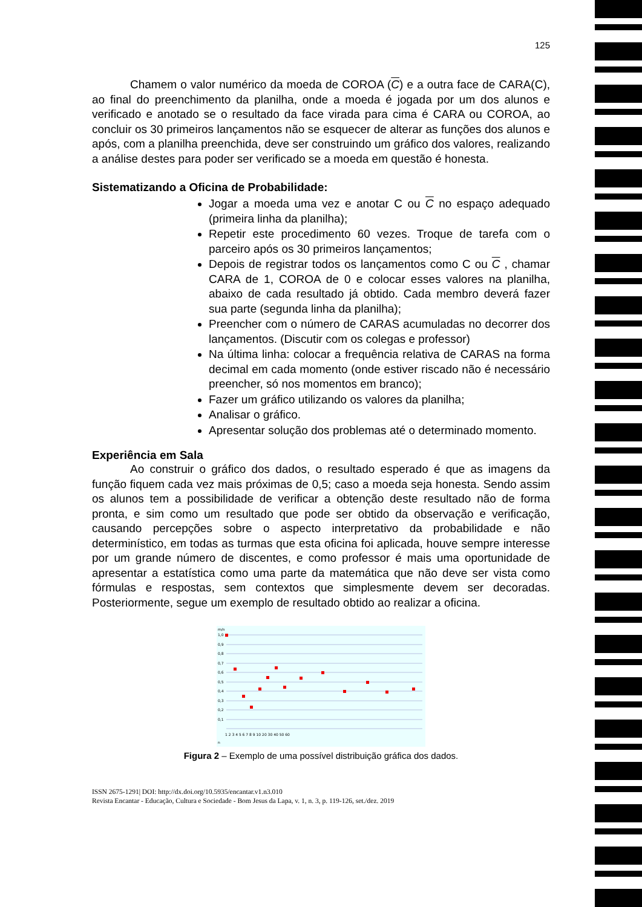125
Chamem o valor numérico da moeda de COROA (C) e a outra face de CARA(C), ao final do preenchimento da planilha, onde a moeda é jogada por um dos alunos e verificado e anotado se o resultado da face virada para cima é CARA ou COROA, ao concluir os 30 primeiros lançamentos não se esquecer de alterar as funções dos alunos e após, com a planilha preenchida, deve ser construindo um gráfico dos valores, realizando a análise destes para poder ser verificado se a moeda em questão é honesta.
Sistematizando a Oficina de Probabilidade:
Jogar a moeda uma vez e anotar C ou C no espaço adequado (primeira linha da planilha);
Repetir este procedimento 60 vezes. Troque de tarefa com o parceiro após os 30 primeiros lançamentos;
Depois de registrar todos os lançamentos como C ou C , chamar CARA de 1, COROA de 0 e colocar esses valores na planilha, abaixo de cada resultado já obtido. Cada membro deverá fazer sua parte (segunda linha da planilha);
Preencher com o número de CARAS acumuladas no decorrer dos lançamentos. (Discutir com os colegas e professor)
Na última linha: colocar a frequência relativa de CARAS na forma decimal em cada momento (onde estiver riscado não é necessário preencher, só nos momentos em branco);
Fazer um gráfico utilizando os valores da planilha;
Analisar o gráfico.
Apresentar solução dos problemas até o determinado momento.
Experiência em Sala
Ao construir o gráfico dos dados, o resultado esperado é que as imagens da função fiquem cada vez mais próximas de 0,5; caso a moeda seja honesta. Sendo assim os alunos tem a possibilidade de verificar a obtenção deste resultado não de forma pronta, e sim como um resultado que pode ser obtido da observação e verificação, causando percepções sobre o aspecto interpretativo da probabilidade e não determinístico, em todas as turmas que esta oficina foi aplicada, houve sempre interesse por um grande número de discentes, e como professor é mais uma oportunidade de apresentar a estatística como uma parte da matemática que não deve ser vista como fórmulas e respostas, sem contextos que simplesmente devem ser decoradas. Posteriormente, segue um exemplo de resultado obtido ao realizar a oficina.
m/n
1,0
0,9
0,8
0,7
0,6
0,5
0,4
0,3
0,2
0,1
1 2 3 4 5 6 7 8 9 10 20 30 40 50 60
n
Figura 2 – Exemplo de uma possível distribuição gráfica dos dados.
ISSN 2675-1291| DOI: http://dx.doi.org/10.5935/encantar.v1.n3.010
Revista Encantar - Educação, Cultura e Sociedade - Bom Jesus da Lapa, v. 1, n. 3, p. 119-126, set./dez. 2019